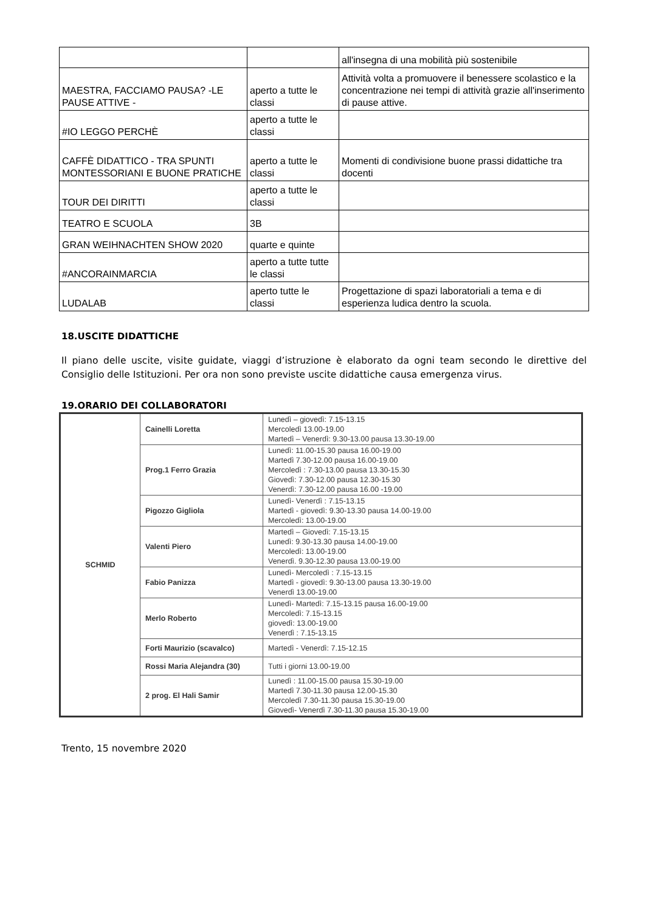| | | all'insegna di una mobilità più sostenibile |
| MAESTRA, FACCIAMO PAUSA? -LE PAUSE ATTIVE - | aperto a tutte le classi | Attività volta a promuovere il benessere scolastico e la concentrazione nei tempi di attività grazie all'inserimento di pause attive. |
| #IO LEGGO PERCHÈ | aperto a tutte le classi | |
| CAFFÈ DIDATTICO - TRA SPUNTI MONTESSORIANI E BUONE PRATICHE | aperto a tutte le classi | Momenti di condivisione buone prassi didattiche tra docenti |
| TOUR DEI DIRITTI | aperto a tutte le classi | |
| TEATRO E SCUOLA | 3B | |
| GRAN WEIHNACHTEN SHOW 2020 | quarte e quinte | |
| #ANCORAINMARCIA | aperto a tutte tutte le classi | |
| LUDALAB | aperto tutte le classi | Progettazione di spazi laboratoriali a tema e di esperienza ludica dentro la scuola. |
18.USCITE DIDATTICHE
Il piano delle uscite, visite guidate, viaggi d’istruzione è elaborato da ogni team secondo le direttive del Consiglio delle Istituzioni. Per ora non sono previste uscite didattiche causa emergenza virus.
19.ORARIO DEI COLLABORATORI
| SCHMID | Cainelli Loretta | Lunedì – giovedì: 7.15-13.15 Mercoledì 13.00-19.00 Martedì – Venerdì: 9.30-13.00 pausa 13.30-19.00 |
| | Prog.1 Ferro Grazia | Lunedì: 11.00-15.30 pausa 16.00-19.00 Martedì 7.30-12.00 pausa 16.00-19.00 Mercoledì : 7.30-13.00 pausa 13.30-15.30 Giovedì: 7.30-12.00 pausa 12.30-15.30 Venerdì: 7.30-12.00 pausa 16.00 -19.00 |
| | Pigozzo Gigliola | Lunedì- Venerdì : 7.15-13.15 Martedì - giovedì: 9.30-13.30 pausa 14.00-19.00 Mercoledì: 13.00-19.00 |
| | Valenti Piero | Martedì – Giovedì: 7.15-13.15 Lunedì: 9.30-13.30 pausa 14.00-19.00 Mercoledì: 13.00-19.00 Venerdì. 9.30-12.30 pausa 13.00-19.00 |
| | Fabio Panizza | Lunedì- Mercoledì : 7.15-13.15 Martedì - giovedì: 9.30-13.00 pausa 13.30-19.00 Venerdì 13.00-19.00 |
| | Merlo Roberto | Lunedì- Martedì: 7.15-13.15 pausa 16.00-19.00 Mercoledì: 7.15-13.15 giovedì: 13.00-19.00 Venerdì : 7.15-13.15 |
| | Forti Maurizio (scavalco) | Martedì - Venerdì: 7.15-12.15 |
| | Rossi Maria Alejandra (30) | Tutti i giorni 13.00-19.00 |
| | 2 prog. El Hali Samir | Lunedì : 11.00-15.00 pausa 15.30-19.00 Martedì 7.30-11.30 pausa 12.00-15.30 Mercoledì 7.30-11.30 pausa 15.30-19.00 Giovedì- Venerdì 7.30-11.30 pausa 15.30-19.00 |
Trento, 15 novembre 2020